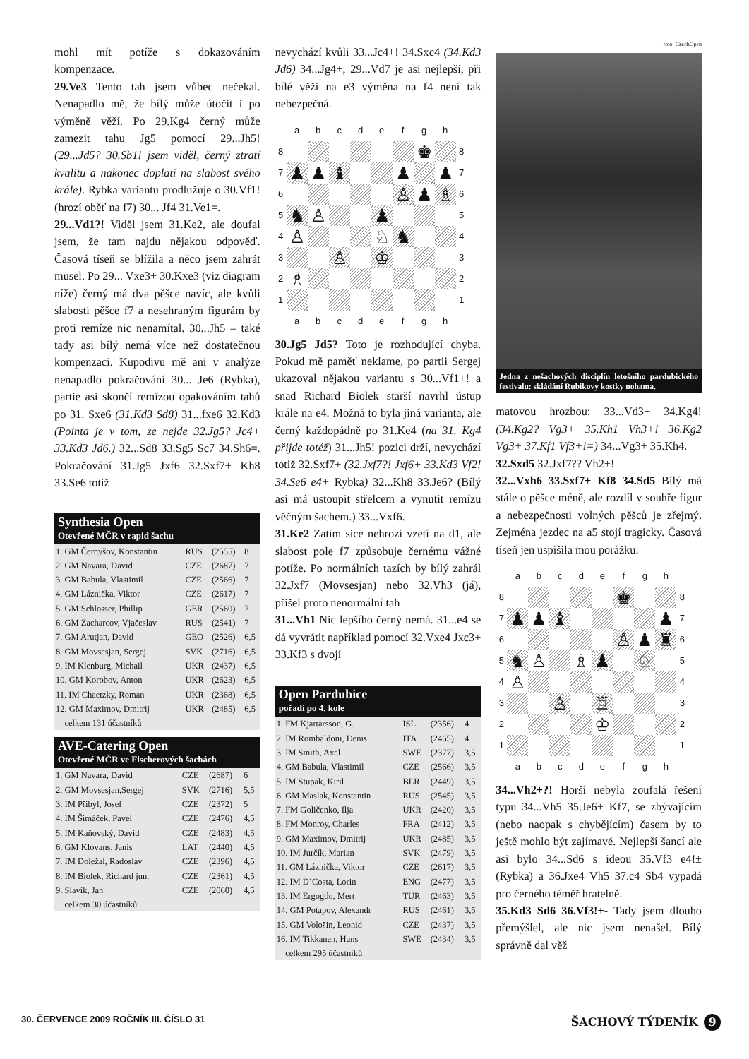mohl mít potíže s dokazováním kompenzace.
29.Ve3 Tento tah jsem vůbec nečekal. Nenapadlo mě, že bílý může útočit i po výměně věží. Po 29.Kg4 černý může zamezit tahu Jg5 pomocí 29...Jh5! (29...Jd5? 30.Sb1! jsem viděl, černý ztratí kvalitu a nakonec doplatí na slabost svého krále). Rybka variantu prodlužuje o 30.Vf1! (hrozí oběť na f7) 30... Jf4 31.Ve1=.
29...Vd1?! Viděl jsem 31.Ke2, ale doufal jsem, že tam najdu nějakou odpověď. Časová tíseň se blížila a něco jsem zahrát musel. Po 29... Vxe3+ 30.Kxe3 (viz diagram níže) černý má dva pěšce navíc, ale kvůli slabosti pěšce f7 a nesehraným figurám by proti remíze nic nenamítal. 30...Jh5 – také tady asi bílý nemá více než dostatečnou kompenzaci. Kupodivu mě ani v analýze nenapadlo pokračování 30... Je6 (Rybka), partie asi skončí remízou opakováním tahů po 31. Sxe6 (31.Kd3 Sd8) 31...fxe6 32.Kd3 (Pointa je v tom, ze nejde 32.Jg5? Jc4+ 33.Kd3 Jd6.) 32...Sd8 33.Sg5 Sc7 34.Sh6=. Pokračování 31.Jg5 Jxf6 32.Sxf7+ Kh8 33.Se6 totiž
Synthesia Open
Otevřené MČR v rapid šachu
| 1. GM Černyšov, Konstantin | RUS | (2555) | 8 |
| 2. GM Navara, David | CZE | (2687) | 7 |
| 3. GM Babula, Vlastimil | CZE | (2566) | 7 |
| 4. GM Láznička, Viktor | CZE | (2617) | 7 |
| 5. GM Schlosser, Phillip | GER | (2560) | 7 |
| 6. GM Zacharcov, Vjačeslav | RUS | (2541) | 7 |
| 7. GM Arutjan, David | GEO | (2526) | 6,5 |
| 8. GM Movsesjan, Sergej | SVK | (2716) | 6,5 |
| 9. IM Klenburg, Michail | UKR | (2437) | 6,5 |
| 10. GM Korobov, Anton | UKR | (2623) | 6,5 |
| 11. IM Chaetzky, Roman | UKR | (2368) | 6,5 |
| 12. GM Maximov, Dmitrij | UKR | (2485) | 6,5 |
| celkem 131 účastníků | | | |
AVE-Catering Open
Otevřené MČR ve Fischerových šachách
| 1. GM Navara, David | CZE | (2687) | 6 |
| 2. GM Movsesjan,Sergej | SVK | (2716) | 5,5 |
| 3. IM Přibyl, Josef | CZE | (2372) | 5 |
| 4. IM Šimáček, Pavel | CZE | (2476) | 4,5 |
| 5. IM Kaňovský, David | CZE | (2483) | 4,5 |
| 6. GM Klovans, Janis | LAT | (2440) | 4,5 |
| 7. IM Doležal, Radoslav | CZE | (2396) | 4,5 |
| 8. IM Biolek, Richard jun. | CZE | (2361) | 4,5 |
| 9. Slavík, Jan | CZE | (2060) | 4,5 |
| celkem 30 účastníků | | | |
nevychází kvůli 33...Jc4+! 34.Sxc4 (34.Kd3 Jd6) 34...Jg4+; 29...Vd7 je asi nejlepší, při bílé věži na e3 výměna na f4 není tak nebezpečná.
| | a | b | c | d | e | f | g | h | |
| 8 | | | | | | | ♚ | | 8 |
| 7 | ♟ | ♟ | ♝ | | | ♟ | | ♟ | 7 |
| 6 | | | | | | ♙ | ♟ | ♗ | 6 |
| 5 | ♞ | ♙ | | | ♟ | | | | 5 |
| 4 | ♙ | | | | ♘ | ♞ | | | 4 |
| 3 | | | ♙ | | ♔ | | | | 3 |
| 2 | ♗ | | | | | | | | 2 |
| 1 | | | | | | | | | 1 |
| | a | b | c | d | e | f | g | h | |
30.Jg5 Jd5? Toto je rozhodující chyba. Pokud mě paměť neklame, po partii Sergej ukazoval nějakou variantu s 30...Vf1+! a snad Richard Biolek starší navrhl ústup krále na e4. Možná to byla jiná varianta, ale černý každopádně po 31.Ke4 (na 31. Kg4 přijde totéž) 31...Jh5! pozici drží, nevychází totiž 32.Sxf7+ (32.Jxf7?! Jxf6+ 33.Kd3 Vf2! 34.Se6 e4+ Rybka) 32...Kh8 33.Je6? (Bílý asi má ustoupit střelcem a vynutit remízu věčným šachem.) 33...Vxf6.
31.Ke2 Zatím sice nehrozí vzetí na d1, ale slabost pole f7 způsobuje černému vážné potíže. Po normálních tazích by bílý zahrál 32.Jxf7 (Movsesjan) nebo 32.Vh3 (já), přišel proto nenormální tah
31...Vh1 Nic lepšího černý nemá. 31...e4 se dá vyvrátit například pomocí 32.Vxe4 Jxc3+ 33.Kf3 s dvojí
Open Pardubice
pořadí po 4. kole
| 1. FM Kjartarsson, G. | ISL | (2356) | 4 |
| 2. IM Rombaldoni, Denis | ITA | (2465) | 4 |
| 3. IM Smith, Axel | SWE | (2377) | 3,5 |
| 4. GM Babula, Vlastimil | CZE | (2566) | 3,5 |
| 5. IM Stupak, Kiril | BLR | (2449) | 3,5 |
| 6. GM Maslak, Konstantin | RUS | (2545) | 3,5 |
| 7. FM Goličenko, Ilja | UKR | (2420) | 3,5 |
| 8. FM Monroy, Charles | FRA | (2412) | 3,5 |
| 9. GM Maximov, Dmitrij | UKR | (2485) | 3,5 |
| 10. IM Jurčík, Marian | SVK | (2479) | 3,5 |
| 11. GM Láznička, Viktor | CZE | (2617) | 3,5 |
| 12. IM D´Costa, Lorin | ENG | (2477) | 3,5 |
| 13. IM Ergogdu, Mert | TUR | (2463) | 3,5 |
| 14. GM Potapov, Alexandr | RUS | (2461) | 3,5 |
| 15. GM Vološin, Leonid | CZE | (2437) | 3,5 |
| 16. IM Tikkanen, Hans | SWE | (2434) | 3,5 |
| celkem 295 účastníků | | | |
foto: CzechOpen
Jedna z nešachových disciplín letošního pardubického festivalu: skládání Rubikovy kostky nohama.
matovou hrozbou: 33...Vd3+ 34.Kg4! (34.Kg2? Vg3+ 35.Kh1 Vh3+! 36.Kg2 Vg3+ 37.Kf1 Vf3+!=) 34...Vg3+ 35.Kh4.
32.Sxd5 32.Jxf7?? Vh2+!
32...Vxh6 33.Sxf7+ Kf8 34.Sd5 Bílý má stále o pěšce méně, ale rozdíl v souhře figur a nebezpečnosti volných pěšců je zřejmý. Zejména jezdec na a5 stojí tragicky. Časová tíseň jen uspíšila mou porážku.
| | a | b | c | d | e | f | g | h | |
| 8 | | | | | | ♚ | | | 8 |
| 7 | ♟ | ♟ | ♝ | | | | | ♟ | 7 |
| 6 | | | | | | ♙ | ♟ | ♜ | 6 |
| 5 | ♞ | ♙ | | ♗ | ♟ | | ♘ | | 5 |
| 4 | ♙ | | | | | | | | 4 |
| 3 | | | ♙ | | ♖ | | | | 3 |
| 2 | | | | | ♔ | | | | 2 |
| 1 | | | | | | | | | 1 |
| | a | b | c | d | e | f | g | h | |
34...Vh2+?! Horší nebyla zoufalá řešení typu 34...Vh5 35.Je6+ Kf7, se zbývajícím (nebo naopak s chybějícím) časem by to ještě mohlo být zajímavé. Nejlepší šancí ale asi bylo 34...Sd6 s ideou 35.Vf3 e4!± (Rybka) a 36.Jxe4 Vh5 37.c4 Sb4 vypadá pro černého téměř hratelně.
35.Kd3 Sd6 36.Vf3!+- Tady jsem dlouho přemýšlel, ale nic jsem nenašel. Bílý správně dal věž
30. ČERVENCE 2009 ROČNÍK III. ČÍSLO 31 ŠACHOVÝ TÝDENÍK 9